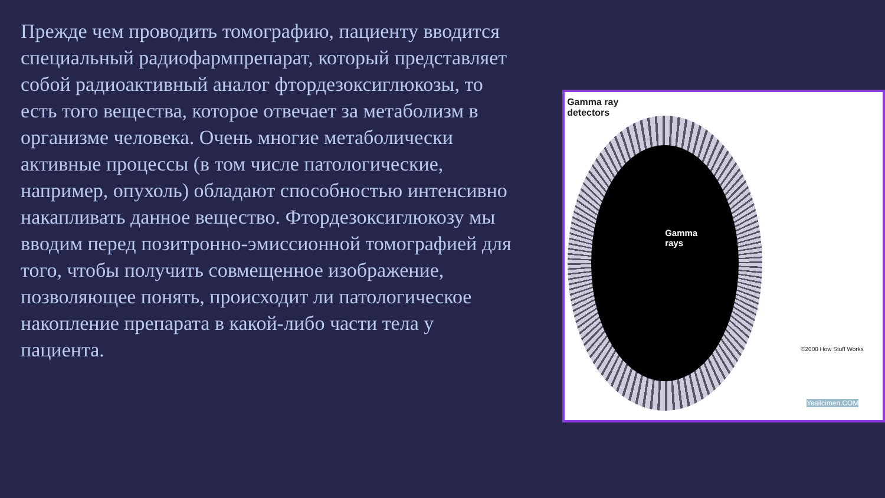Прежде чем проводить томографию, пациенту вводится специальный радиофармпрепарат, который представляет собой радиоактивный аналог фтордезоксиглюкозы, то есть того вещества, которое отвечает за метаболизм в организме человека. Очень многие метаболически активные процессы (в том числе патологические, например, опухоль) обладают способностью интенсивно накапливать данное вещество. Фтордезоксиглюкозу мы вводим перед позитронно-эмиссионной томографией для того, чтобы получить совмещенное изображение, позволяющее понять, происходит ли патологическое накопление препарата в какой-либо части тела у пациента.
Gamma
rays
Gamma ray
detectors
©2000 How Stuff Works
Yesilcimen.COM